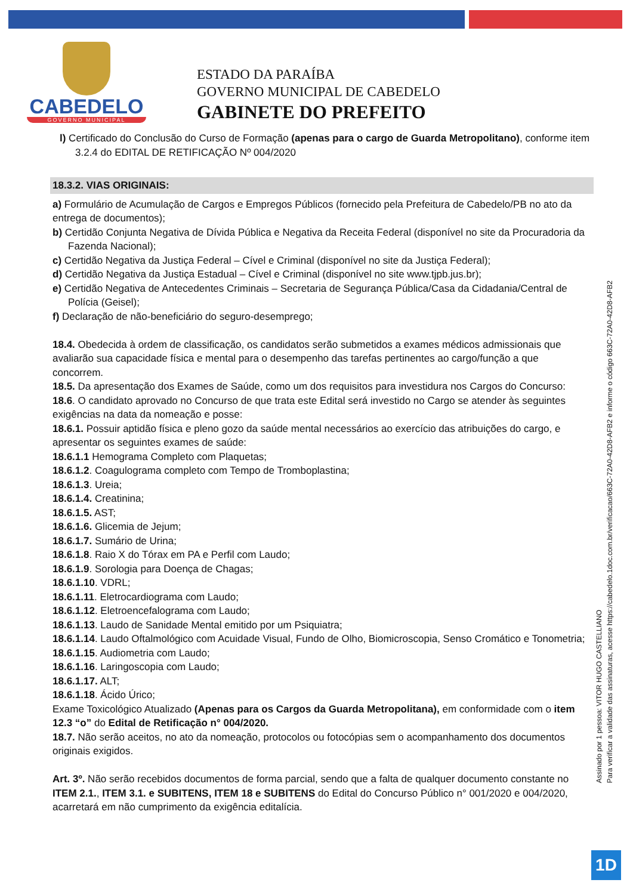CABEDELO
GOVERNO MUNICIPAL
ESTADO DA PARAÍBA
GOVERNO MUNICIPAL DE CABEDELO
GABINETE DO PREFEITO
l) Certificado do Conclusão do Curso de Formação (apenas para o cargo de Guarda Metropolitano), conforme item 3.2.4 do EDITAL DE RETIFICAÇÃO Nº 004/2020
18.3.2. VIAS ORIGINAIS:
a) Formulário de Acumulação de Cargos e Empregos Públicos (fornecido pela Prefeitura de Cabedelo/PB no ato da entrega de documentos);
b) Certidão Conjunta Negativa de Dívida Pública e Negativa da Receita Federal (disponível no site da Procuradoria da Fazenda Nacional);
c) Certidão Negativa da Justiça Federal – Cível e Criminal (disponível no site da Justiça Federal);
d) Certidão Negativa da Justiça Estadual – Cível e Criminal (disponível no site www.tjpb.jus.br);
e) Certidão Negativa de Antecedentes Criminais – Secretaria de Segurança Pública/Casa da Cidadania/Central de Polícia (Geisel);
f) Declaração de não-beneficiário do seguro-desemprego;
18.4. Obedecida à ordem de classificação, os candidatos serão submetidos a exames médicos admissionais que avaliarão sua capacidade física e mental para o desempenho das tarefas pertinentes ao cargo/função a que concorrem.
18.5. Da apresentação dos Exames de Saúde, como um dos requisitos para investidura nos Cargos do Concurso:
18.6. O candidato aprovado no Concurso de que trata este Edital será investido no Cargo se atender às seguintes exigências na data da nomeação e posse:
18.6.1. Possuir aptidão física e pleno gozo da saúde mental necessários ao exercício das atribuições do cargo, e apresentar os seguintes exames de saúde:
18.6.1.1 Hemograma Completo com Plaquetas;
18.6.1.2. Coagulograma completo com Tempo de Tromboplastina;
18.6.1.3. Ureia;
18.6.1.4. Creatinina;
18.6.1.5. AST;
18.6.1.6. Glicemia de Jejum;
18.6.1.7. Sumário de Urina;
18.6.1.8. Raio X do Tórax em PA e Perfil com Laudo;
18.6.1.9. Sorologia para Doença de Chagas;
18.6.1.10. VDRL;
18.6.1.11. Eletrocardiograma com Laudo;
18.6.1.12. Eletroencefalograma com Laudo;
18.6.1.13. Laudo de Sanidade Mental emitido por um Psiquiatra;
18.6.1.14. Laudo Oftalmológico com Acuidade Visual, Fundo de Olho, Biomicroscopia, Senso Cromático e Tonometria;
18.6.1.15. Audiometria com Laudo;
18.6.1.16. Laringoscopia com Laudo;
18.6.1.17. ALT;
18.6.1.18. Ácido Úrico;
Exame Toxicológico Atualizado (Apenas para os Cargos da Guarda Metropolitana), em conformidade com o item 12.3 “o” do Edital de Retificação n° 004/2020.
18.7. Não serão aceitos, no ato da nomeação, protocolos ou fotocópias sem o acompanhamento dos documentos originais exigidos.
Art. 3º. Não serão recebidos documentos de forma parcial, sendo que a falta de qualquer documento constante no ITEM 2.1., ITEM 3.1. e SUBITENS, ITEM 18 e SUBITENS do Edital do Concurso Público n° 001/2020 e 004/2020, acarretará em não cumprimento da exigência editalícia.
Assinado por 1 pessoa: VITOR HUGO CASTELLIANO
Para verificar a validade das assinaturas, acesse https://cabedelo.1doc.com.br/verificacao/663C-72A0-42D8-AFB2 e informe o código 663C-72A0-42D8-AFB2
1D